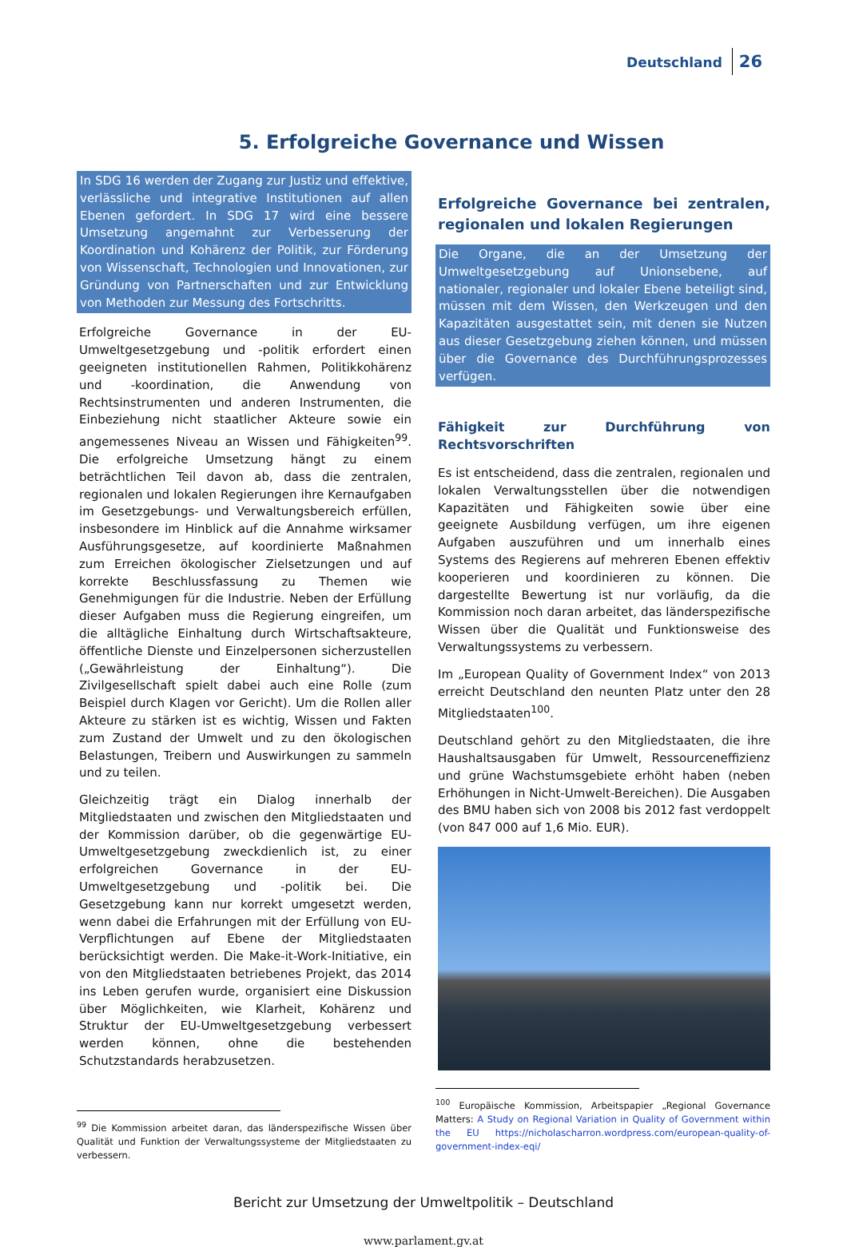Deutschland 26
5. Erfolgreiche Governance und Wissen
In SDG 16 werden der Zugang zur Justiz und effektive, verlässliche und integrative Institutionen auf allen Ebenen gefordert. In SDG 17 wird eine bessere Umsetzung angemahnt zur Verbesserung der Koordination und Kohärenz der Politik, zur Förderung von Wissenschaft, Technologien und Innovationen, zur Gründung von Partnerschaften und zur Entwicklung von Methoden zur Messung des Fortschritts.
Erfolgreiche Governance in der EU-Umweltgesetzgebung und -politik erfordert einen geeigneten institutionellen Rahmen, Politikkohärenz und -koordination, die Anwendung von Rechtsinstrumenten und anderen Instrumenten, die Einbeziehung nicht staatlicher Akteure sowie ein angemessenes Niveau an Wissen und Fähigkeiten<sup>99</sup>. Die erfolgreiche Umsetzung hängt zu einem beträchtlichen Teil davon ab, dass die zentralen, regionalen und lokalen Regierungen ihre Kernaufgaben im Gesetzgebungs- und Verwaltungsbereich erfüllen, insbesondere im Hinblick auf die Annahme wirksamer Ausführungsgesetze, auf koordinierte Maßnahmen zum Erreichen ökologischer Zielsetzungen und auf korrekte Beschlussfassung zu Themen wie Genehmigungen für die Industrie. Neben der Erfüllung dieser Aufgaben muss die Regierung eingreifen, um die alltägliche Einhaltung durch Wirtschaftsakteure, öffentliche Dienste und Einzelpersonen sicherzustellen („Gewährleistung der Einhaltung“). Die Zivilgesellschaft spielt dabei auch eine Rolle (zum Beispiel durch Klagen vor Gericht). Um die Rollen aller Akteure zu stärken ist es wichtig, Wissen und Fakten zum Zustand der Umwelt und zu den ökologischen Belastungen, Treibern und Auswirkungen zu sammeln und zu teilen.
Gleichzeitig trägt ein Dialog innerhalb der Mitgliedstaaten und zwischen den Mitgliedstaaten und der Kommission darüber, ob die gegenwärtige EU-Umweltgesetzgebung zweckdienlich ist, zu einer erfolgreichen Governance in der EU-Umweltgesetzgebung und -politik bei. Die Gesetzgebung kann nur korrekt umgesetzt werden, wenn dabei die Erfahrungen mit der Erfüllung von EU-Verpflichtungen auf Ebene der Mitgliedstaaten berücksichtigt werden. Die Make-it-Work-Initiative, ein von den Mitgliedstaaten betriebenes Projekt, das 2014 ins Leben gerufen wurde, organisiert eine Diskussion über Möglichkeiten, wie Klarheit, Kohärenz und Struktur der EU-Umweltgesetzgebung verbessert werden können, ohne die bestehenden Schutzstandards herabzusetzen.
<sup>99</sup> Die Kommission arbeitet daran, das länderspezifische Wissen über Qualität und Funktion der Verwaltungssysteme der Mitgliedstaaten zu verbessern.
Erfolgreiche Governance bei zentralen, regionalen und lokalen Regierungen
Die Organe, die an der Umsetzung der Umweltgesetzgebung auf Unionsebene, auf nationaler, regionaler und lokaler Ebene beteiligt sind, müssen mit dem Wissen, den Werkzeugen und den Kapazitäten ausgestattet sein, mit denen sie Nutzen aus dieser Gesetzgebung ziehen können, und müssen über die Governance des Durchführungsprozesses verfügen.
Fähigkeit zur Durchführung von Rechtsvorschriften
Es ist entscheidend, dass die zentralen, regionalen und lokalen Verwaltungsstellen über die notwendigen Kapazitäten und Fähigkeiten sowie über eine geeignete Ausbildung verfügen, um ihre eigenen Aufgaben auszuführen und um innerhalb eines Systems des Regierens auf mehreren Ebenen effektiv kooperieren und koordinieren zu können. Die dargestellte Bewertung ist nur vorläufig, da die Kommission noch daran arbeitet, das länderspezifische Wissen über die Qualität und Funktionsweise des Verwaltungssystems zu verbessern.
Im „European Quality of Government Index“ von 2013 erreicht Deutschland den neunten Platz unter den 28 Mitgliedstaaten<sup>100</sup>.
Deutschland gehört zu den Mitgliedstaaten, die ihre Haushaltsausgaben für Umwelt, Ressourceneffizienz und grüne Wachstumsgebiete erhöht haben (neben Erhöhungen in Nicht-Umwelt-Bereichen). Die Ausgaben des BMU haben sich von 2008 bis 2012 fast verdoppelt (von 847 000 auf 1,6 Mio. EUR).
<sup>100</sup> Europäische Kommission, Arbeitspapier „Regional Governance Matters: A Study on Regional Variation in Quality of Government within the EU https://nicholascharron.wordpress.com/european-quality-of-government-index-eqi/
Bericht zur Umsetzung der Umweltpolitik – Deutschland
www.parlament.gv.at